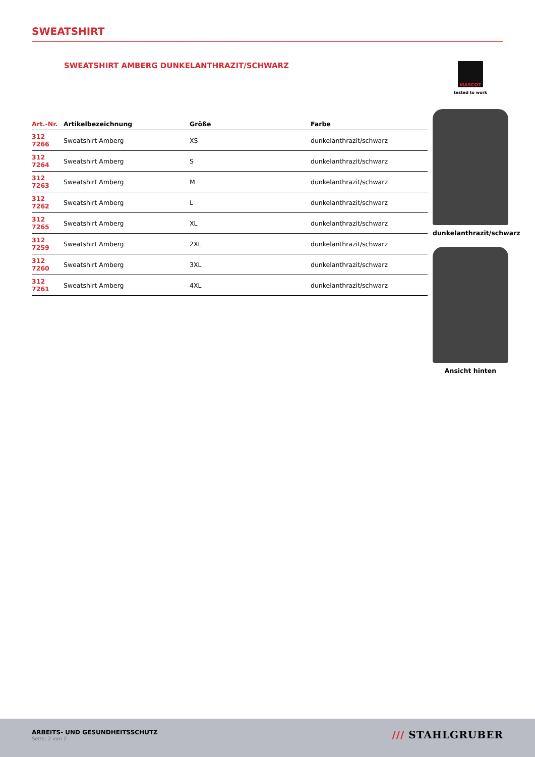SWEATSHIRT
SWEATSHIRT AMBERG DUNKELANTHRAZIT/SCHWARZ
| Art.-Nr. | Artikelbezeichnung | Größe | Farbe |
| --- | --- | --- | --- |
| 312 7266 | Sweatshirt Amberg | XS | dunkelanthrazit/schwarz |
| 312 7264 | Sweatshirt Amberg | S | dunkelanthrazit/schwarz |
| 312 7263 | Sweatshirt Amberg | M | dunkelanthrazit/schwarz |
| 312 7262 | Sweatshirt Amberg | L | dunkelanthrazit/schwarz |
| 312 7265 | Sweatshirt Amberg | XL | dunkelanthrazit/schwarz |
| 312 7259 | Sweatshirt Amberg | 2XL | dunkelanthrazit/schwarz |
| 312 7260 | Sweatshirt Amberg | 3XL | dunkelanthrazit/schwarz |
| 312 7261 | Sweatshirt Amberg | 4XL | dunkelanthrazit/schwarz |
MASCOT
tested to work
dunkelanthrazit/schwarz
Ansicht hinten
ARBEITS- UND GESUNDHEITSSCHUTZ
Seite: 2 von 2
/// STAHLGRUBER